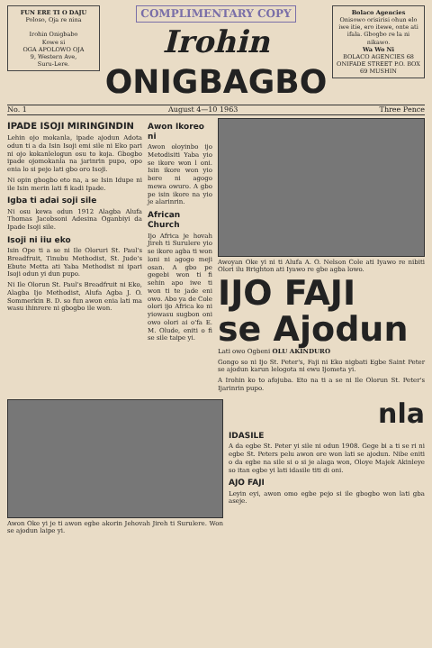FUN ERE TI O DAJU
Poloso, Oja re nina
Irohin Onigbabo
Kowe si
OGA APOLOWO OJA
9, Western Ave,
Suru-Lere.
COMPLIMENTARY COPY
Irohin
ONIGBAGBO
Bolaco Agencies
Onisowo orisirisi ohun elo iwe itie, ero itewe, onte ati ifala. Gbogbo re la ni nikawo.
Wa Wo Ni
BOLACO AGENCIES 68 ONIFADE STREET P.O. BOX 69 MUSHIN
No. 1 August 4—10 1963 Three Pence
IPADE ISOJI MIRINGINDIN
Lehin ojo mokanla, ipade ajodun Adota odun ti a da Isin Isoji emi sile ni Eko pari ni ojo kokanlelogun osu to koja. Gbogbo ipade ojomokanla na jarinrin pupo, opo enia lo si pejo lati gbo oro Isoji.
Ni opin gbogbo eto na, a se Isin Idupe ni ile Isin merin lati fi kadi Ipade.
Igba ti adai soji sile
Ni osu kewa odun 1912 Alagba Alufa Thomas Jacobsoni Adesina Oganbiyi da Ipade Isoji sile.
Isoji ni iiu eko
Isin Ope ti a se ni Ile Oloruri St. Paul's Breadfruit, Tinubu Methodist, St. Jude's Ebute Metta ati Yaba Methodist ni ipari Isoji odun yi dun pupo.
Ni Ile Olorun St. Paul's Breadfruit ni Eko, Alagba Ijo Methodist, Alufa Agba J. O. Sommerkin B. D. so fun awon enia lati ma wasu ihinrere ni gbogbo ile won.
Awon Ikoreo ni
Awon oloyinbo ijo Metodisiti Yaba yio se ikore won l oni. Isin ikore won yio bere ni agogo mewa owuro. A gbo pe isin ikore na yio je alarinrin.
African Church
Ijo Africa je hovah Jireh ti Surulere yio se ikore agba ti won loni ni agogo meji osan. A gbo pe gegebi won ti fi sehin apo iwe ti won ti te jade eni owo. Abo ya de Cole olori ijo Africa ko ni yiowasu sugbon oni owo olori ai o'fa E. M. Olude, eniti o fi se sile taipe yi.
Awoyan Oke yi ni ti Alufa A. O. Nelson Cole ati Iyawo re nibiti Olori ilu Brighton ati Iyawo re gbe agba lowo.
IJO FAJI
se Ajodun
Lati owo Ogbeni OLU AKINDURO
Gongo so ni Ijo St. Peter's, Faji ni Eko nigbati Egbe Saint Peter se ajodun karun lelogota ni ewu Ijometa yi.
A Irohin ko to afojuba. Eto na ti a se ni Ile Olorun St. Peter's Ijarinrin pupo.
Awon Oke yi je ti awon egbe akorin Jehovah Jireh ti Surulere. Won se ajodun laipe yi.
nla
IDASILE
A da egbe St. Peter yi sile ni odun 1908. Gege bi a ti se ri ni egbe St. Peters pelu awon ore won lati se ajodun. Nibe eniti o da egbe na sile si o si je alaga won, Oloye Majek Akinleye so itan egbe yi lati idasile titi di oni.
AJO FAJI
Leyin eyi, awon omo egbe pejo si ile gbogbo won lati gba aseje.